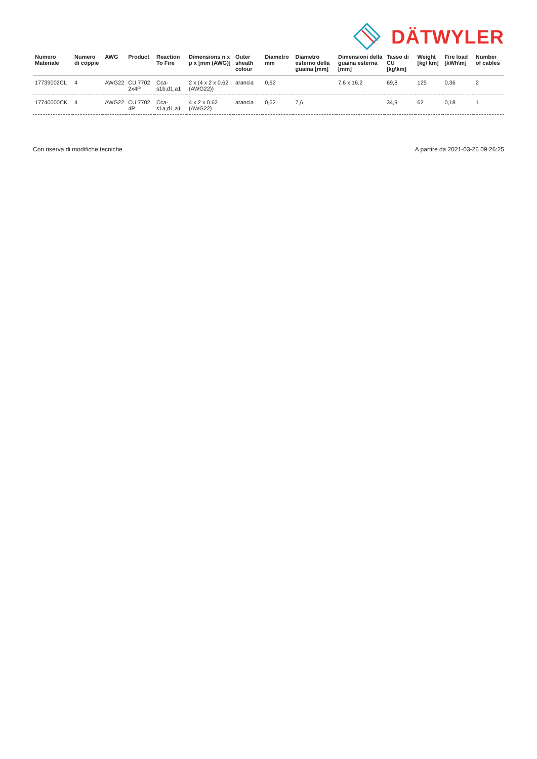DÄTWYLER
| Numero Materiale | Numero di coppie | AWG | Product | Reaction To Fire | Dimensions n x p x [mm (AWG)] | Outer sheath colour | Diametro mm | Diametro esterno della guaina [mm] | Dimensioni della guaina esterna [mm] | Tasso di CU [kg\km] | Weight [kg\ km] | Fire load [kWh\m] | Number of cables |
| --- | --- | --- | --- | --- | --- | --- | --- | --- | --- | --- | --- | --- | --- |
| 17739002CL | 4 | AWG22 | CU 7702 2x4P | Cca-s1b,d1,a1 | 2 x (4 x 2 x 0.62 (AWG22)) | arancia | 0,62 | | 7.6 x 16.2 | 69,8 | 125 | 0,36 | 2 |
| 17740000CK | 4 | AWG22 | CU 7702 4P | Cca-s1a,d1,a1 | 4 x 2 x 0.62 (AWG22) | arancia | 0,62 | 7,6 | | 34,9 | 62 | 0,18 | 1 |
Con riserva di modifiche tecniche A partire da 2021-03-26 09:26:25